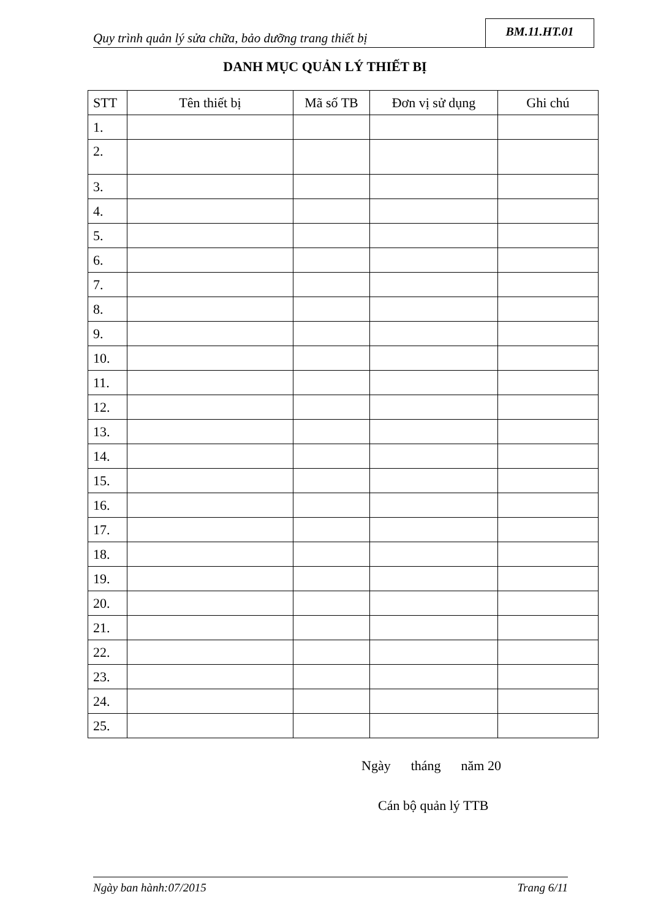Quy trình quản lý sửa chữa, bảo dưỡng trang thiết bị
BM.11.HT.01
DANH MỤC QUẢN LÝ THIẾT BỊ
| STT | Tên thiết bị | Mã số TB | Đơn vị sử dụng | Ghi chú |
| --- | --- | --- | --- | --- |
| 1. | | | | |
| 2. | | | | |
| 3. | | | | |
| 4. | | | | |
| 5. | | | | |
| 6. | | | | |
| 7. | | | | |
| 8. | | | | |
| 9. | | | | |
| 10. | | | | |
| 11. | | | | |
| 12. | | | | |
| 13. | | | | |
| 14. | | | | |
| 15. | | | | |
| 16. | | | | |
| 17. | | | | |
| 18. | | | | |
| 19. | | | | |
| 20. | | | | |
| 21. | | | | |
| 22. | | | | |
| 23. | | | | |
| 24. | | | | |
| 25. | | | | |
Ngày tháng năm 20
Cán bộ quản lý TTB
Ngày ban hành:07/2015 Trang 6/11